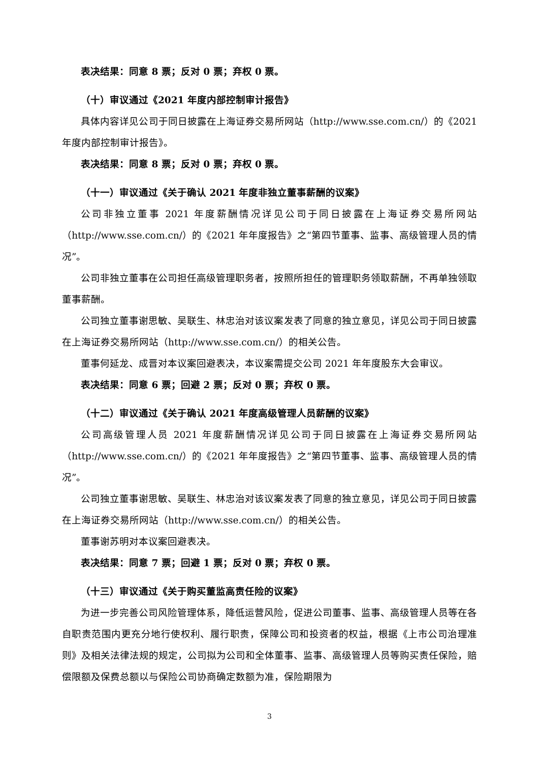表决结果：同意 8 票；反对 0 票；弃权 0 票。
（十）审议通过《2021 年度内部控制审计报告》
具体内容详见公司于同日披露在上海证券交易所网站（http://www.sse.com.cn/）的《2021 年度内部控制审计报告》。
表决结果：同意 8 票；反对 0 票；弃权 0 票。
（十一）审议通过《关于确认 2021 年度非独立董事薪酬的议案》
公司非独立董事 2021 年度薪酬情况详见公司于同日披露在上海证券交易所网站（http://www.sse.com.cn/）的《2021 年年度报告》之“第四节董事、监事、高级管理人员的情况”。
公司非独立董事在公司担任高级管理职务者，按照所担任的管理职务领取薪酬，不再单独领取董事薪酬。
公司独立董事谢思敏、吴联生、林忠治对该议案发表了同意的独立意见，详见公司于同日披露在上海证券交易所网站（http://www.sse.com.cn/）的相关公告。
董事何延龙、成晋对本议案回避表决，本议案需提交公司 2021 年年度股东大会审议。
表决结果：同意 6 票；回避 2 票；反对 0 票；弃权 0 票。
（十二）审议通过《关于确认 2021 年度高级管理人员薪酬的议案》
公司高级管理人员 2021 年度薪酬情况详见公司于同日披露在上海证券交易所网站（http://www.sse.com.cn/）的《2021 年年度报告》之“第四节董事、监事、高级管理人员的情况”。
公司独立董事谢思敏、吴联生、林忠治对该议案发表了同意的独立意见，详见公司于同日披露在上海证券交易所网站（http://www.sse.com.cn/）的相关公告。
董事谢苏明对本议案回避表决。
表决结果：同意 7 票；回避 1 票；反对 0 票；弃权 0 票。
（十三）审议通过《关于购买董监高责任险的议案》
为进一步完善公司风险管理体系，降低运营风险，促进公司董事、监事、高级管理人员等在各自职责范围内更充分地行使权利、履行职责，保障公司和投资者的权益，根据《上市公司治理准则》及相关法律法规的规定，公司拟为公司和全体董事、监事、高级管理人员等购买责任保险，赔偿限额及保费总额以与保险公司协商确定数额为准，保险期限为
3